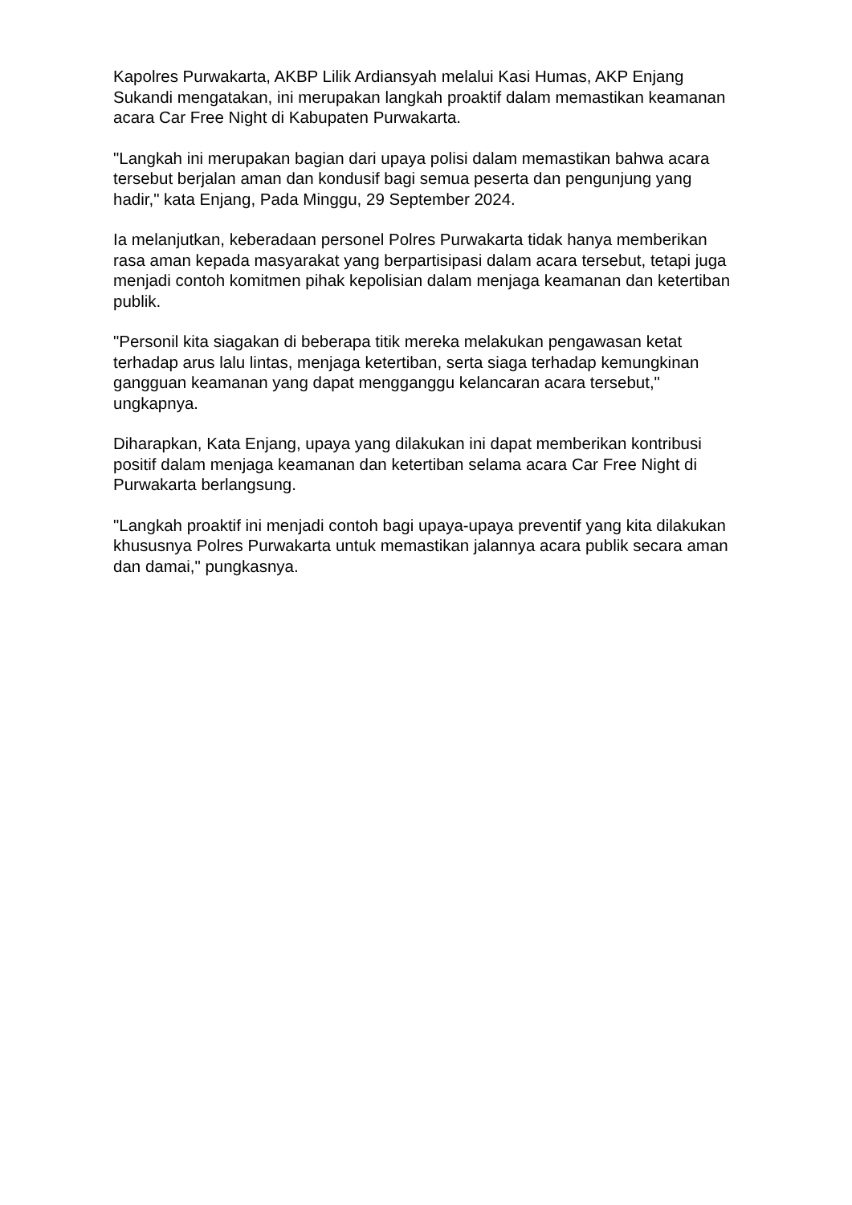Kapolres Purwakarta, AKBP Lilik Ardiansyah melalui Kasi Humas, AKP Enjang Sukandi mengatakan, ini merupakan langkah proaktif dalam memastikan keamanan acara Car Free Night di Kabupaten Purwakarta.
"Langkah ini merupakan bagian dari upaya polisi dalam memastikan bahwa acara tersebut berjalan aman dan kondusif bagi semua peserta dan pengunjung yang hadir," kata Enjang, Pada Minggu, 29 September 2024.
Ia melanjutkan, keberadaan personel Polres Purwakarta tidak hanya memberikan rasa aman kepada masyarakat yang berpartisipasi dalam acara tersebut, tetapi juga menjadi contoh komitmen pihak kepolisian dalam menjaga keamanan dan ketertiban publik.
"Personil kita siagakan di beberapa titik mereka melakukan pengawasan ketat terhadap arus lalu lintas, menjaga ketertiban, serta siaga terhadap kemungkinan gangguan keamanan yang dapat mengganggu kelancaran acara tersebut," ungkapnya.
Diharapkan, Kata Enjang, upaya yang dilakukan ini dapat memberikan kontribusi positif dalam menjaga keamanan dan ketertiban selama acara Car Free Night di Purwakarta berlangsung.
"Langkah proaktif ini menjadi contoh bagi upaya-upaya preventif yang kita dilakukan khususnya Polres Purwakarta untuk memastikan jalannya acara publik secara aman dan damai," pungkasnya.